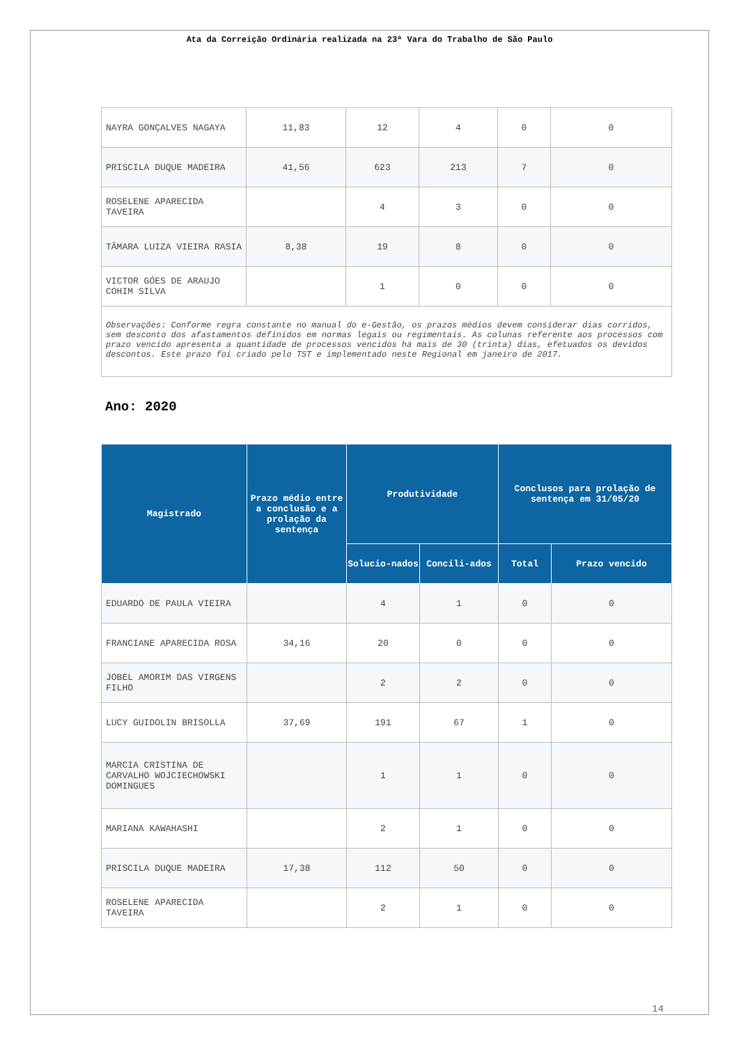Ata da Correição Ordinária realizada na 23ª Vara do Trabalho de São Paulo
| NAYRA GONÇALVES NAGAYA | 11,83 | 12 | 4 | 0 | 0 |
| PRISCILA DUQUE MADEIRA | 41,56 | 623 | 213 | 7 | 0 |
| ROSELENE APARECIDA TAVEIRA | | 4 | 3 | 0 | 0 |
| TÂMARA LUIZA VIEIRA RASIA | 8,38 | 19 | 8 | 0 | 0 |
| VICTOR GÓES DE ARAUJO COHIM SILVA | | 1 | 0 | 0 | 0 |
| Observações: Conforme regra constante no manual do e-Gestão, os prazos médios devem considerar dias corridos, sem desconto dos afastamentos definidos em normas legais ou regimentais. As colunas referente aos processos com prazo vencido apresenta a quantidade de processos vencidos há mais de 30 (trinta) dias, efetuados os devidos descontos. Este prazo foi criado pelo TST e implementado neste Regional em janeiro de 2017. | | | | | |
Ano: 2020
| Magistrado | Prazo médio entre a conclusão e a prolação da sentença | Produtividade | | Conclusos para prolação de sentença em 31/05/20 | |
| --- | --- | --- | --- | --- | --- |
| | | Solucio-nados | Concili-ados | Total | Prazo vencido |
| EDUARDO DE PAULA VIEIRA | | 4 | 1 | 0 | 0 |
| FRANCIANE APARECIDA ROSA | 34,16 | 20 | 0 | 0 | 0 |
| JOBEL AMORIM DAS VIRGENS FILHO | | 2 | 2 | 0 | 0 |
| LUCY GUIDOLIN BRISOLLA | 37,69 | 191 | 67 | 1 | 0 |
| MARCIA CRISTINA DE CARVALHO WOJCIECHOWSKI DOMINGUES | | 1 | 1 | 0 | 0 |
| MARIANA KAWAHASHI | | 2 | 1 | 0 | 0 |
| PRISCILA DUQUE MADEIRA | 17,38 | 112 | 50 | 0 | 0 |
| ROSELENE APARECIDA TAVEIRA | | 2 | 1 | 0 | 0 |
14